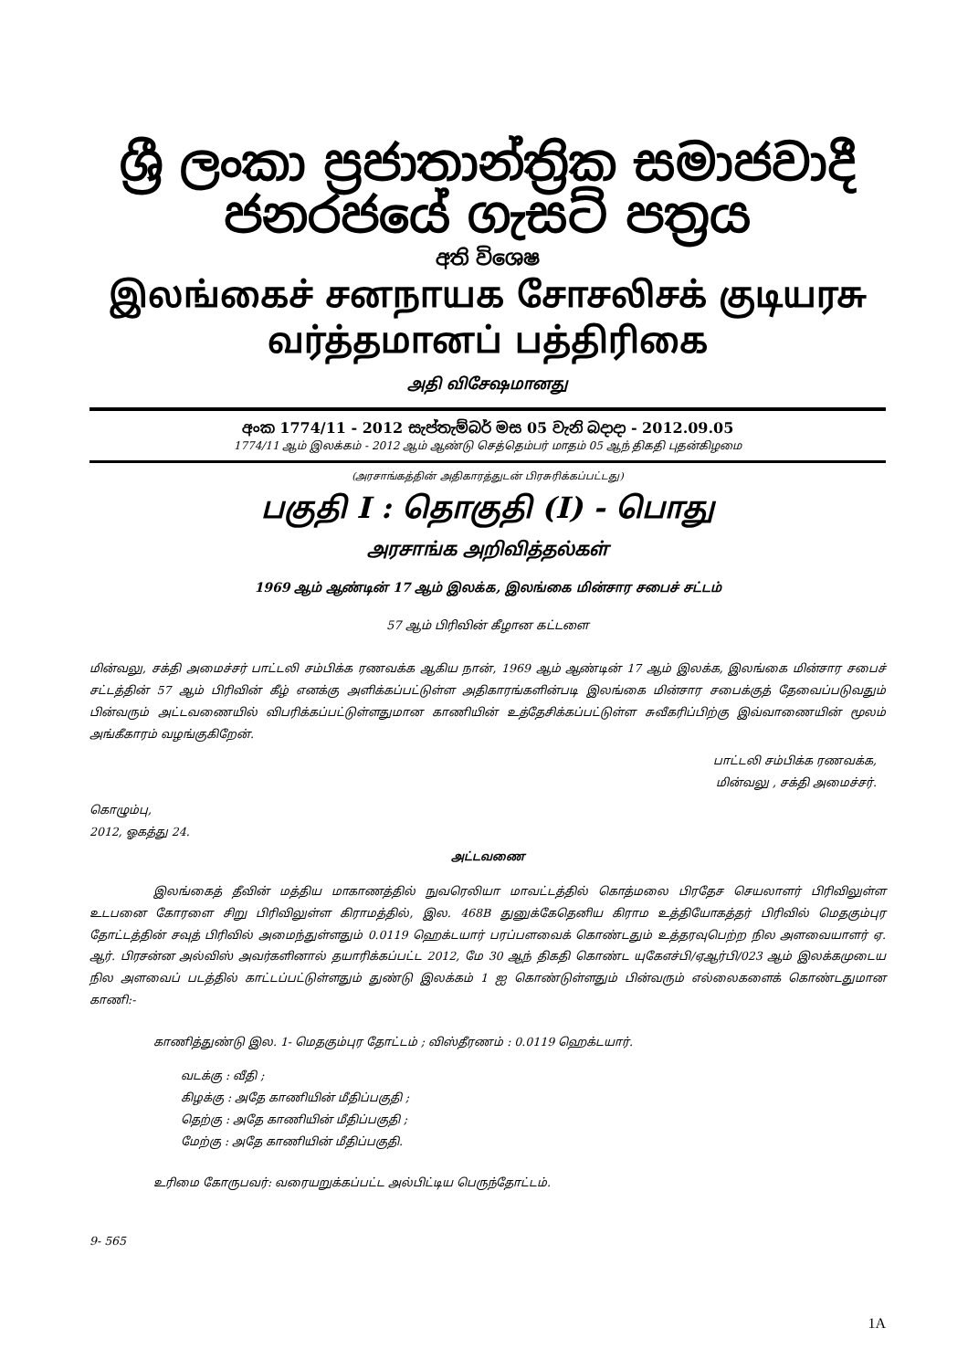ශ්‍රී ලංකා ප්‍රජාතාන්ත්‍රික සමාජවාදී ජනරජයේ ගැසට් පත්‍රය
අති විශෙෂ
இலங்கைச் சனநாயக சோசலிசக் குடியரசு வர்த்தமானப் பத்திரிகை
அதி விசேஷமானது
අංක 1774/11 - 2012 සැප්තැම්බර් මස 05 වැනි බදාදා - 2012.09.05
1774/11 ஆம் இலக்கம் - 2012 ஆம் ஆண்டு செத்தெம்பர் மாதம் 05 ஆந் திகதி புதன்கிழமை
(அரசாங்கத்தின் அதிகாரத்துடன் பிரசுரிக்கப்பட்டது)
பகுதி I : தொகுதி (I) - பொது
அரசாங்க அறிவித்தல்கள்
1969 ஆம் ஆண்டின் 17 ஆம் இலக்க, இலங்கை மின்சார சபைச் சட்டம்
57 ஆம் பிரிவின் கீழான கட்டளை
மின்வலு, சக்தி அமைச்சர் பாட்டலி சம்பிக்க ரணவக்க ஆகிய நான், 1969 ஆம் ஆண்டின் 17 ஆம் இலக்க, இலங்கை மின்சார சபைச் சட்டத்தின் 57 ஆம் பிரிவின் கீழ் எனக்கு அளிக்கப்பட்டுள்ள அதிகாரங்களின்படி இலங்கை மின்சார சபைக்குத் தேவைப்படுவதும் பின்வரும் அட்டவணையில் விபரிக்கப்பட்டுள்ளதுமான காணியின் உத்தேசிக்கப்பட்டுள்ள சுவீகரிப்பிற்கு இவ்வாணையின் மூலம் அங்கீகாரம் வழங்குகிறேன்.
பாட்டலி சம்பிக்க ரணவக்க,
மின்வலு , சக்தி அமைச்சர்.
கொழும்பு,
2012, ஓகத்து 24.
அட்டவணை
இலங்கைத் தீவின் மத்திய மாகாணத்தில் நுவரெலியா மாவட்டத்தில் கொத்மலை பிரதேச செயலாளர் பிரிவிலுள்ள உடபனை கோரளை சிறு பிரிவிலுள்ள கிராமத்தில், இல. 468B துனுக்கேதெனிய கிராம உத்தியோகத்தர் பிரிவில் மெதகும்புர தோட்டத்தின் சவுத் பிரிவில் அமைந்துள்ளதும் 0.0119 ஹெக்டயார் பரப்பளவைக் கொண்டதும் உத்தரவுபெற்ற நில அளவையாளர் ஏ. ஆர். பிரசன்ன அல்விஸ் அவர்களினால் தயாரிக்கப்பட்ட 2012, மே 30 ஆந் திகதி கொண்ட யுகேஎச்பி/ஏஆர்பி/023 ஆம் இலக்கமுடைய நில அளவைப் படத்தில் காட்டப்பட்டுள்ளதும் துண்டு இலக்கம் 1 ஐ கொண்டுள்ளதும் பின்வரும் எல்லைகளைக் கொண்டதுமான காணி:-
காணித்துண்டு இல. 1- மெதகும்புர தோட்டம் ; விஸ்தீரணம் : 0.0119 ஹெக்டயார்.
வடக்கு : வீதி ;
கிழக்கு : அதே காணியின் மீதிப்பகுதி ;
தெற்கு : அதே காணியின் மீதிப்பகுதி ;
மேற்கு : அதே காணியின் மீதிப்பகுதி.
உரிமை கோருபவர்: வரையறுக்கப்பட்ட அல்பிட்டிய பெருந்தோட்டம்.
9- 565
1A